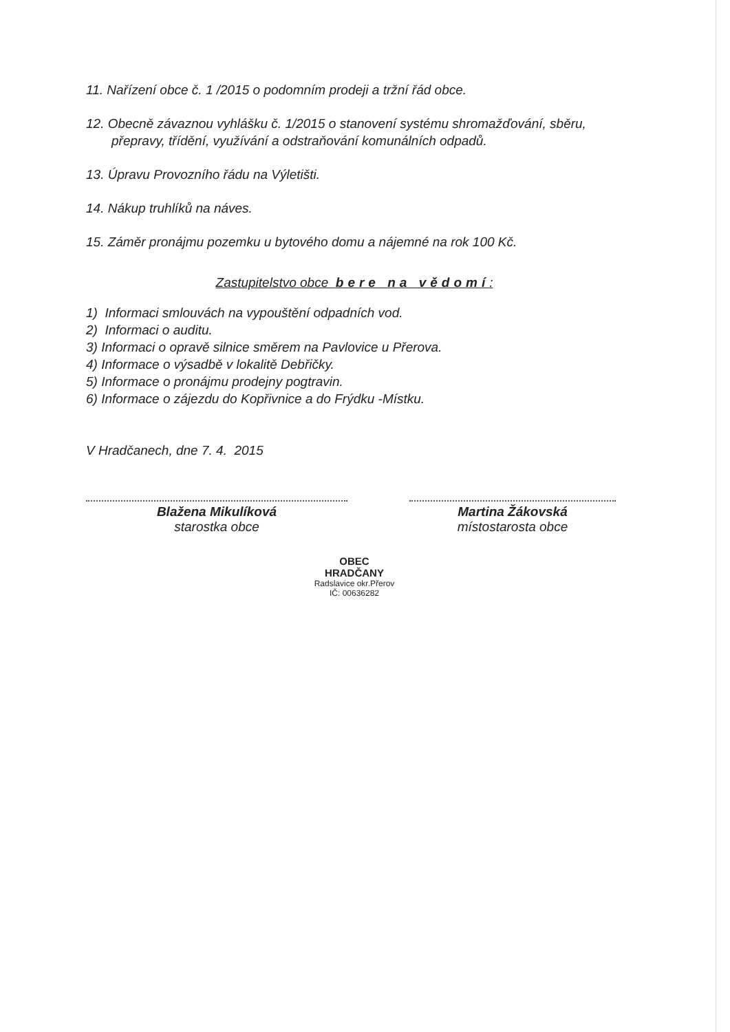11. Nařízení obce č. 1 /2015 o podomním prodeji a tržní řád obce.
12. Obecně závaznou vyhlášku č. 1/2015 o stanovení systému shromažďování, sběru, přepravy, třídění, využívání a odstraňování komunálních odpadů.
13. Úpravu Provozního řádu na Výletišti.
14. Nákup truhlíků na náves.
15. Záměr pronájmu pozemku u bytového domu a nájemné na rok 100 Kč.
Zastupitelstvo obce bere na vědomí:
1) Informaci smlouvách na vypouštění odpadních vod.
2) Informaci o auditu.
3) Informaci o opravě silnice směrem na Pavlovice u Přerova.
4) Informace o výsadbě v lokalitě Debřičky.
5) Informace o pronájmu prodejny pogtravin.
6) Informace o zájezdu do Kopřivnice a do Frýdku -Místku.
V Hradčanech, dne 7. 4. 2015
Blažena Mikulíková
starostka obce
Martina Žákovská
místostarosta obce
OBEC
HRADČANY
Radslavice okr.Přerov
IČ: 00636282